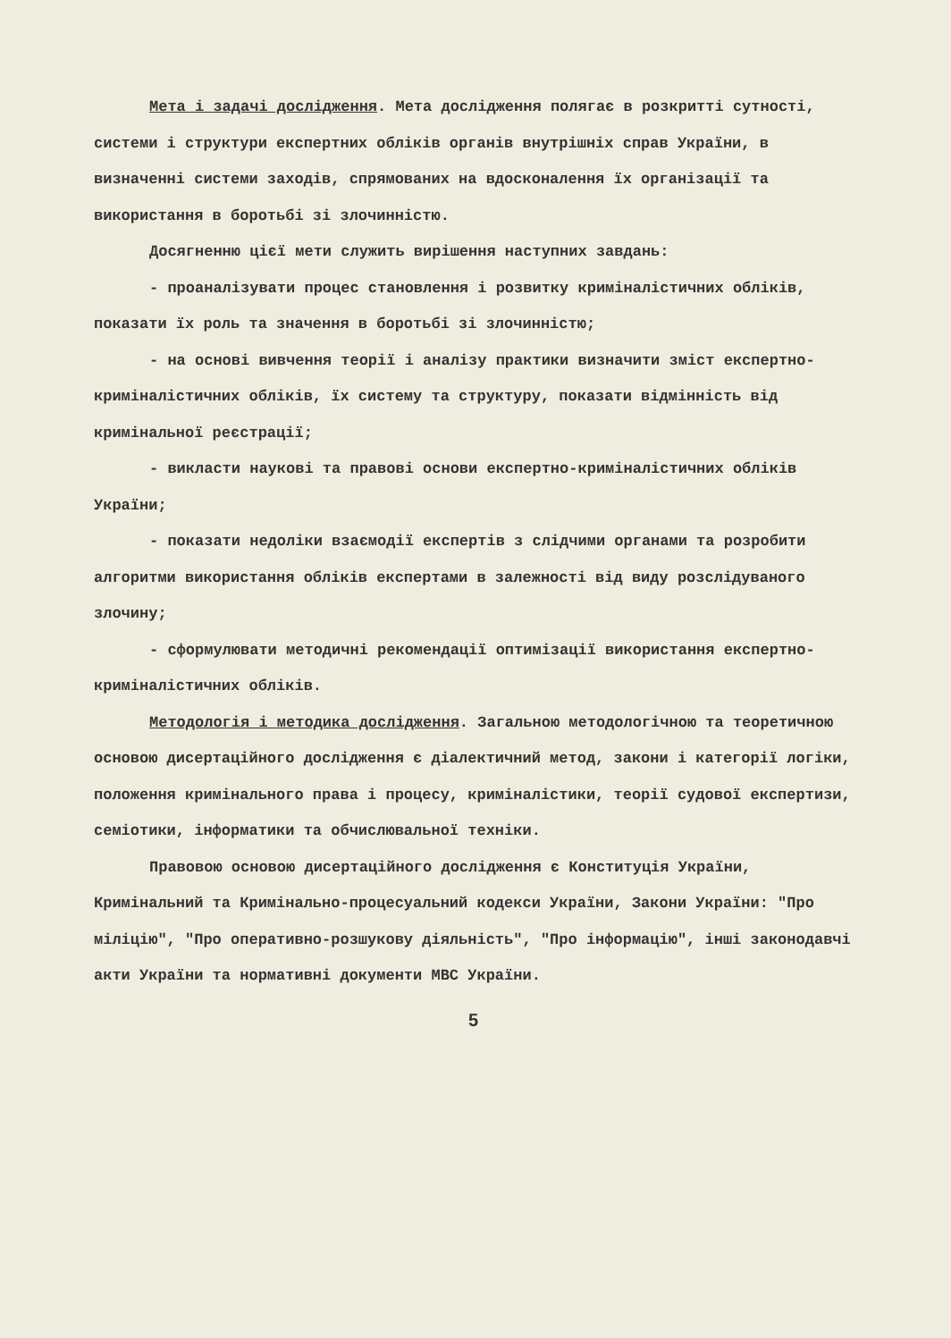Мета і задачі дослідження. Мета дослідження полягає в розкритті сутності, системи і структури експертних обліків органів внутрішніх справ України, в визначенні системи заходів, спрямованих на вдосконалення їх організації та використання в боротьбі зі злочинністю.
Досягненню цієї мети служить вирішення наступних завдань:
- проаналізувати процес становлення і розвитку криміналістичних обліків, показати їх роль та значення в боротьбі зі злочинністю;
- на основі вивчення теорії і аналізу практики визначити зміст експертно-криміналістичних обліків, їх систему та структуру, показати відмінність від кримінальної реєстрації;
- викласти наукові та правові основи експертно-криміналістичних обліків України;
- показати недоліки взаємодії експертів з слідчими органами та розробити алгоритми використання обліків експертами в залежності від виду розслідуваного злочину;
- сформулювати методичні рекомендації оптимізації використання експертно-криміналістичних обліків.
Методологія і методика дослідження. Загальною методологічною та теоретичною основою дисертаційного дослідження є діалектичний метод, закони і категорії логіки, положення кримінального права і процесу, криміналістики, теорії судової експертизи, семіотики, інформатики та обчислювальної техніки.
Правовою основою дисертаційного дослідження є Конституція України, Кримінальний та Кримінально-процесуальний кодекси України, Закони України: "Про міліцію", "Про оперативно-розшукову діяльність", "Про інформацію", інші законодавчі акти України та нормативні документи МВС України.
5